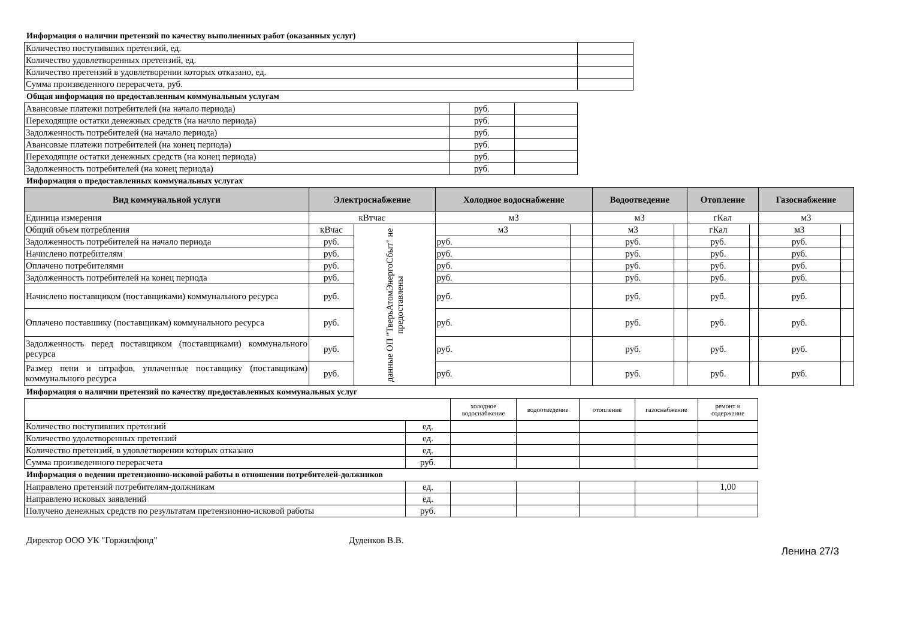Информация о наличии претензий по качеству выполненных работ (оказанных услуг)
| Количество поступивших претензий, ед. | |
| Количество удовлетворенных претензий, ед. | |
| Количество претензий в удовлетворении которых отказано, ед. | |
| Сумма произведенного перерасчета, руб. | |
Общая информация по предоставленным коммунальным услугам
| Авансовые платежи потребителей (на начало периода) | руб. | |
| Переходящие остатки денежных средств (на начло периода) | руб. | |
| Задолженность потребителей (на начало периода) | руб. | |
| Авансовые платежи потребителей (на конец периода) | руб. | |
| Переходящие остатки денежных средств (на конец периода) | руб. | |
| Задолженность потребителей (на конец периода) | руб. | |
Информация о предоставленных коммунальных услугах
| Вид коммунальной услуги | Электроснабжение | | Холодное водоснабжение | | Водоотведение | | Отопление | | Газоснабжение | |
| --- | --- | --- | --- | --- | --- | --- | --- | --- | --- | --- |
| Единица измерения | кВтчас | | м3 | | м3 | | гКал | | м3 | |
| Общий объем потребления | кВчас | данные ОП "ТверьАтомЭнергоСбыт" не предоставлены | м3 | | м3 | | гКал | | м3 | |
| Задолженность потребителей на начало периода | руб. | | руб. | | руб. | | руб. | | руб. | |
| Начислено потребителям | руб. | | руб. | | руб. | | руб. | | руб. | |
| Оплачено потребителями | руб. | | руб. | | руб. | | руб. | | руб. | |
| Задолженность потребителей на конец периода | руб. | | руб. | | руб. | | руб. | | руб. | |
| Начислено поставщиком (поставщиками) коммунального ресурса | руб. | | руб. | | руб. | | руб. | | руб. | |
| Оплачено поставшику (поставщикам) коммунального ресурса | руб. | | руб. | | руб. | | руб. | | руб. | |
| Задолженность перед поставщиком (поставщиками) коммунального ресурса | руб. | | руб. | | руб. | | руб. | | руб. | |
| Размер пени и штрафов, уплаченные поставщику (поставщикам) коммунального ресурса | руб. | | руб. | | руб. | | руб. | | руб. | |
Информация о наличии претензий по качеству предоставленных коммунальных услуг
| | | холодное водоснабжение | водоотведение | отопление | газоснабжение | ремонт и содержание |
| Количество поступивших претензий | ед. | | | | | |
| Количество удолетворенных претензий | ед. | | | | | |
| Количество претензий, в удовлетворении которых отказано | ед. | | | | | |
| Сумма произведенного перерасчета | руб. | | | | | |
Информация о ведении претензионно-исковой работы в отношении потребителей-должников
| Направлено претензий потребителям-должникам | ед. | | | | | 1,00 |
| Направлено исковых заявлений | ед. | | | | | |
| Получено денежных средств по результатам претензионно-исковой работы | руб. | | | | | |
Директор ООО УК "Горжилфонд" Дуденков В.В.
Ленина 27/3